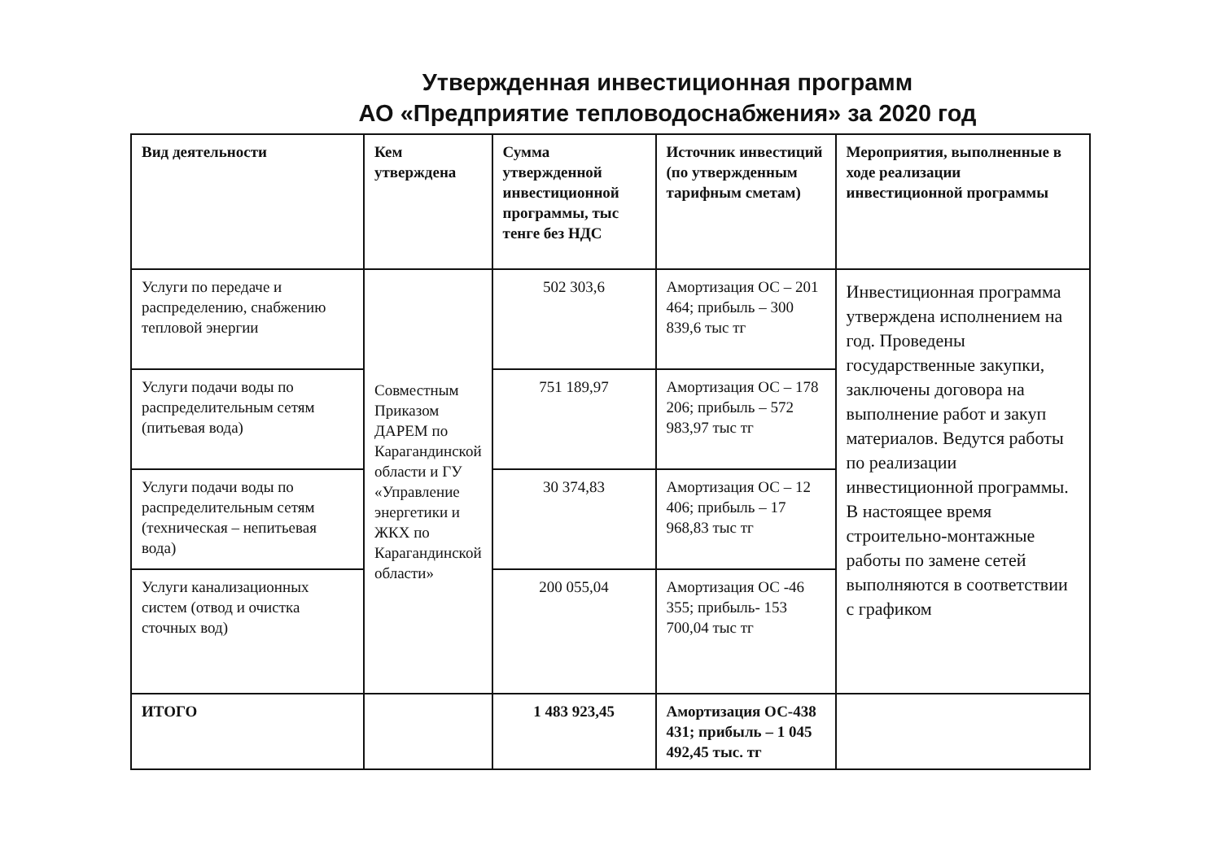Утвержденная инвестиционная программ
АО «Предприятие тепловодоснабжения» за 2020 год
| Вид деятельности | Кем утверждена | Сумма утвержденной инвестиционной программы, тыс тенге без НДС | Источник инвестиций (по утвержденным тарифным сметам) | Мероприятия, выполненные в ходе реализации инвестиционной программы |
| --- | --- | --- | --- | --- |
| Услуги по передаче и распределению, снабжению тепловой энергии | Совместным Приказом ДАРЕМ по Карагандинской области и ГУ «Управление энергетики и ЖКХ по Карагандинской области» | 502 303,6 | Амортизация ОС – 201 464; прибыль – 300 839,6 тыс тг | Инвестиционная программа утверждена исполнением на год. Проведены государственные закупки, заключены договора на выполнение работ и закуп материалов. Ведутся работы по реализации инвестиционной программы. В настоящее время строительно-монтажные работы по замене сетей выполняются в соответствии с графиком |
| Услуги подачи воды по распределительным сетям (питьевая вода) | | 751 189,97 | Амортизация ОС – 178 206; прибыль – 572 983,97 тыс тг | |
| Услуги подачи воды по распределительным сетям (техническая – непитьевая вода) | | 30 374,83 | Амортизация ОС – 12 406; прибыль – 17 968,83 тыс тг | |
| Услуги канализационных систем (отвод и очистка сточных вод) | | 200 055,04 | Амортизация ОС -46 355; прибыль- 153 700,04 тыс тг | |
| ИТОГО | | 1 483 923,45 | Амортизация ОС-438 431; прибыль – 1 045 492,45 тыс. тг | |